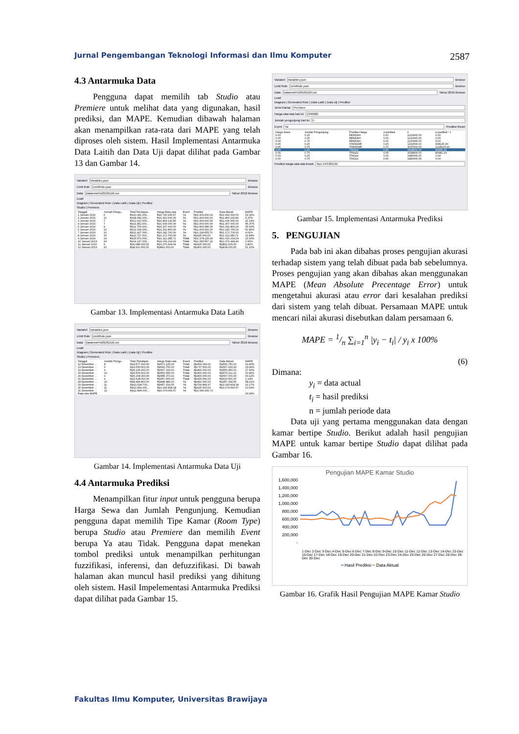Jurnal Pengembangan Teknologi Informasi dan Ilmu Komputer 2587
4.3 Antarmuka Data
Pengguna dapat memilih tab Studio atau Premiere untuk melihat data yang digunakan, hasil prediksi, dan MAPE. Kemudian dibawah halaman akan menampilkan rata-rata dari MAPE yang telah diproses oleh sistem. Hasil Implementasi Antarmuka Data Laitih dan Data Uji dapat dilihat pada Gambar 13 dan Gambar 14.
Variabel Variables.json Browse
Limit Rule LimitRule.json Browse
Data DatanewFix20181110.csv Tahun 2016 Browse
Load
Diagram | Generated Rule | Data Latih | Data Uji | Prediksi
Studio | Premiere
| Tanggal | Jumlah Pengu... | Total Pendapat... | Harga Rata-rata | Event | Prediksi | Data Aktual | MAPE |
| --- | --- | --- | --- | --- | --- | --- | --- |
| 1 Januari 2016 | 6 | Rp10.441.000,... | Rp1.740.166,67 | Ya | Rp1.900.000,00 | Rp1.662.000,00 | 14.32% |
| 2 Januari 2016 | 11 | Rp18.282.000,... | Rp1.662.000,00 | Ya | Rp1.900.000,00 | Rp1.803.142,86 | 5.37% |
| 3 Januari 2016 | 7 | Rp12.622.000,... | Rp1.803.142,86 | Ya | Rp1.900.000,00 | Rp1.636.000,00 | 16.14% |
| 4 Januari 2016 | 7 | Rp11.452.000,... | Rp1.636.000,00 | Ya | Rp1.900.000,00 | Rp1.307.000,00 | 45.37% |
| 5 Januari 2016 | 9 | Rp11.763.000,... | Rp1.307.000,00 | Ya | Rp1.804.586,66 | Rp1.331.800,00 | 35.50% |
| 6 Januari 2016 | 10 | Rp13.318.000,... | Rp1.331.800,00 | Ya | Rp1.900.000,00 | Rp1.242.700,00 | 52.89% |
| 7 Januari 2016 | 10 | Rp12.427.000,... | Rp1.242.700,00 | Ya | Rp1.118.655,70 | Rp1.172.700,00 | 4.61% |
| 8 Januari 2016 | 10 | Rp11.727.000,... | Rp1.172.700,00 | Ya | Rp925.000,00 | Rp1.112.285,71 | 16.84% |
| 9 Januari 2016 | 14 | Rp15.572.000,... | Rp1.112.285,71 | Tidak | Rp1.178.125,00 | Rp1.016.214,29 | 15.93% |
| 10 Januari 2016 | 14 | Rp14.227.000,... | Rp1.016.214,29 | Tidak | Rp1.083.567,22 | Rp1.076.444,44 | 0.66% |
| 11 Januari 2016 | 9 | Rp9.688.000,00 | Rp1.076.444,44 | Tidak | Rp925.000,00 | Rp891.000,00 | 3.82% |
| 12 Januari 2016 | 10 | Rp8.910.000,00 | Rp891.000,00 | Tidak | Rp400.000,00 | Rp818.000,00 | 51.10% |
Gambar 13. Implementasi Antarmuka Data Latih
Variabel Variables.json Browse
Limit Rule LimitRule.json Browse
Data DatanewFix20181110.csv Tahun 2016 Browse
Load
Diagram | Generated Rule | Data Latih | Data Uji | Prediksi
Studio | Premiere
| Tanggal | Jumlah Pengu... | Total Pendapat... | Harga Rata-rata | Event | Prediksi | Data Aktual | MAPE |
| --- | --- | --- | --- | --- | --- | --- | --- |
| 12 Desember ... | 8 | Rp4.577.000,00 | Rp572.125,00 | Tidak | Rp400.000,00 | Rp591.750,00 | 32.40% |
| 13 Desember ... | 6 | Rp3.550.500,00 | Rp591.750,00 | Tidak | Rp737.500,00 | Rp567.333,33 | 29.99% |
| 14 Desember ... | 9 | Rp5.106.000,00 | Rp567.333,33 | Tidak | Rp400.000,00 | Rp550.950,00 | 27.40% |
| 15 Desember ... | 10 | Rp5.509.500,00 | Rp550.950,00 | Tidak | Rp400.000,00 | Rp575.222,22 | 30.46% |
| 20 Desember ... | 9 | Rp5.268.360,00 | Rp585.373,33 | Tidak | Rp400.000,00 | Rp657.000,00 | 39.12% |
| 21 Desember ... | 4 | Rp2.628.000,00 | Rp657.000,00 | Tidak | Rp626.560,00 | Rp619.500,00 | 1.14% |
| 28 Desember ... | 10 | Rp8.484.800,00 | Rp848.480,00 | Ya | Rp400.000,00 | Rp957.154,55 | 58.21% |
| 29 Desember ... | 11 | Rp10.528.700,... | Rp957.154,55 | Ya | Rp739.896,97 | Rp1.090.818,18 | 32.17% |
| 30 Desember ... | 11 | Rp11.999.000,... | Rp1.090.818,18 | Ya | Rp925.000,00 | Rp1.074.666,67 | 13.93% |
| 31 Desember ... | 12 | Rp12.896.000,... | Rp1.074.666,67 | Ya | Rp1.096.930,71 | | |
| Rata-rata MAPE | | | | | | | 26.99% |
Gambar 14. Implementasi Antarmuka Data Uji
4.4 Antarmuka Prediksi
Menampilkan fitur input untuk pengguna berupa Harga Sewa dan Jumlah Pengunjung. Kemudian pengguna dapat memilih Tipe Kamar (Room Type) berupa Studio atau Premiere dan memilih Event berupa Ya atau Tidak. Pengguna dapat menekan tombol prediksi untuk menampilkan perhitungan fuzzifikasi, inferensi, dan defuzzifikasi. Di bawah halaman akan muncul hasil prediksi yang dihitung oleh sistem. Hasil Impelementasi Antarmuka Prediksi dapat dilihat pada Gambar 15.
Variabel Variables.json Browse
Limit Rule LimitRule.json Browse
Data DatanewFix20181110.csv Tahun 2016 Browse
Load
Diagram | Generated Rule | Data Latih | Data Uji | Prediksi
Jenis Kamar Premiere
Harga rata-rata hari ini 1399600
Jumlah pengunjung hari ini 5
Event Ya Prediksi Reset
| Harga Sewa | Jumlah Pengunjung | Prediksi Harga | α predikat | z | α predikat * z |
| --- | --- | --- | --- | --- | --- |
| 0.00 | 0.25 | RENDAH | 0.00 | 1210000.00 | 0.00 |
| 0.00 | 0.25 | RENDAH | 0.00 | 1210000.00 | 0.00 |
| 0.00 | 0.75 | RENDAH | 0.00 | 1210000.00 | 0.00 |
| 0.95 | 0.25 | STANDAR | 0.25 | 1232500.00 | 308125.00 |
| 0.95 | 0.75 | STANDAR | 0.75 | 1637500.00 | 1228125.00 |
| 0.05 | 0.25 | TINGGI | 0.05 | 1518400.00 | 80981.33 |
| 0.05 | 0.75 | TINGGI | 0.05 | 1518400.00 | 80981.33 |
| 0.00 | 0.25 | TINGGI | 0.00 | 1480000.00 | 0.00 |
| 0.00 | 0.75 | TINGGI | 0.00 | 1480000.00 | 0.00 |
Prediksi harga rata-rata besok Rp1.543.829,69
Gambar 15. Implementasi Antarmuka Prediksi
5. PENGUJIAN
Pada bab ini akan dibahas proses pengujian akurasi terhadap sistem yang telah dibuat pada bab sebelumnya. Proses pengujian yang akan dibahas akan menggunakan MAPE (Mean Absolute Precentage Error) untuk mengetahui akurasi atau error dari kesalahan prediksi dari sistem yang telah dibuat. Persamaan MAPE untuk mencari nilai akurasi disebutkan dalam persamaan 6.
MAPE = 1/n ∑<sub>i=1</sub><sup>n</sup> |y<sub>i</sub> − t<sub>i</sub>| / y<sub>i</sub> x 100%
(6)
Dimana:
y<sub>i</sub> = data actual
t<sub>i</sub> = hasil prediksi
n = jumlah periode data
Data uji yang pertama menggunakan data dengan kamar bertipe Studio. Berikut adalah hasil pengujian MAPE untuk kamar bertipe Studio dapat dilihat pada Gambar 16.
Pengujian MAPE Kamar Studio
1,600,000
1,400,000
1,200,000
1,000,000
800,000
600,000
400,000
200,000
-
1-Dec 2-Dec 3-Dec 4-Dec 5-Dec 6-Dec 7-Dec 8-Dec 9-Dec 10-Dec 11-Dec 12-Dec 13-Dec 14-Dec 15-Dec 16-Dec 17-Dec 18-Dec 19-Dec 20-Dec 21-Dec 22-Dec 23-Dec 24-Dec 25-Dec 26-Dec 27-Dec 28-Dec 29-Dec 30-Dec
━ Hasil Prediksi ━ Data Aktual
Gambar 16. Grafik Hasil Pengujian MAPE Kamar Studio
Fakultas Ilmu Komputer, Universitas Brawijaya